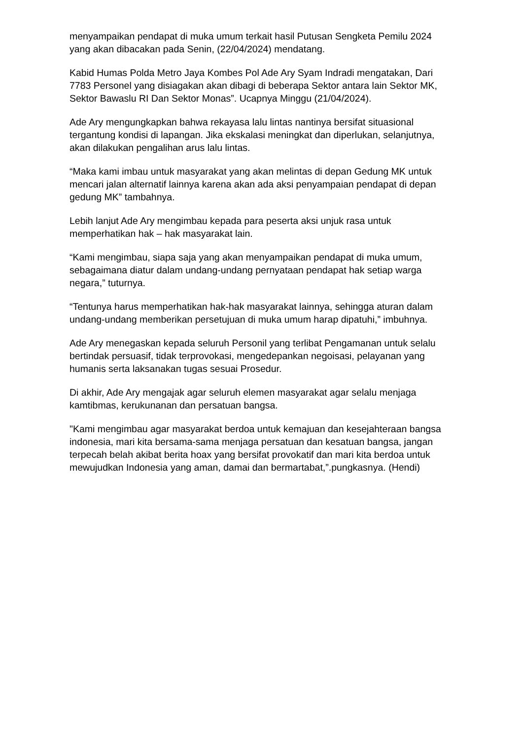menyampaikan pendapat di muka umum terkait hasil Putusan Sengketa Pemilu 2024 yang akan dibacakan pada Senin, (22/04/2024) mendatang.
Kabid Humas Polda Metro Jaya Kombes Pol Ade Ary Syam Indradi mengatakan, Dari 7783 Personel yang disiagakan akan dibagi di beberapa Sektor antara lain Sektor MK, Sektor Bawaslu RI Dan Sektor Monas”. Ucapnya Minggu (21/04/2024).
Ade Ary mengungkapkan bahwa rekayasa lalu lintas nantinya bersifat situasional tergantung kondisi di lapangan. Jika ekskalasi meningkat dan diperlukan, selanjutnya, akan dilakukan pengalihan arus lalu lintas.
“Maka kami imbau untuk masyarakat yang akan melintas di depan Gedung MK untuk mencari jalan alternatif lainnya karena akan ada aksi penyampaian pendapat di depan gedung MK” tambahnya.
Lebih lanjut Ade Ary mengimbau kepada para peserta aksi unjuk rasa untuk memperhatikan hak – hak masyarakat lain.
“Kami mengimbau, siapa saja yang akan menyampaikan pendapat di muka umum, sebagaimana diatur dalam undang-undang pernyataan pendapat hak setiap warga negara,” tuturnya.
“Tentunya harus memperhatikan hak-hak masyarakat lainnya, sehingga aturan dalam undang-undang memberikan persetujuan di muka umum harap dipatuhi,” imbuhnya.
Ade Ary menegaskan kepada seluruh Personil yang terlibat Pengamanan untuk selalu bertindak persuasif, tidak terprovokasi, mengedepankan negoisasi, pelayanan yang humanis serta laksanakan tugas sesuai Prosedur.
Di akhir, Ade Ary mengajak agar seluruh elemen masyarakat agar selalu menjaga kamtibmas, kerukunanan dan persatuan bangsa.
"Kami mengimbau agar masyarakat berdoa untuk kemajuan dan kesejahteraan bangsa indonesia, mari kita bersama-sama menjaga persatuan dan kesatuan bangsa, jangan terpecah belah akibat berita hoax yang bersifat provokatif dan mari kita berdoa untuk mewujudkan Indonesia yang aman, damai dan bermartabat,”.pungkasnya. (Hendi)